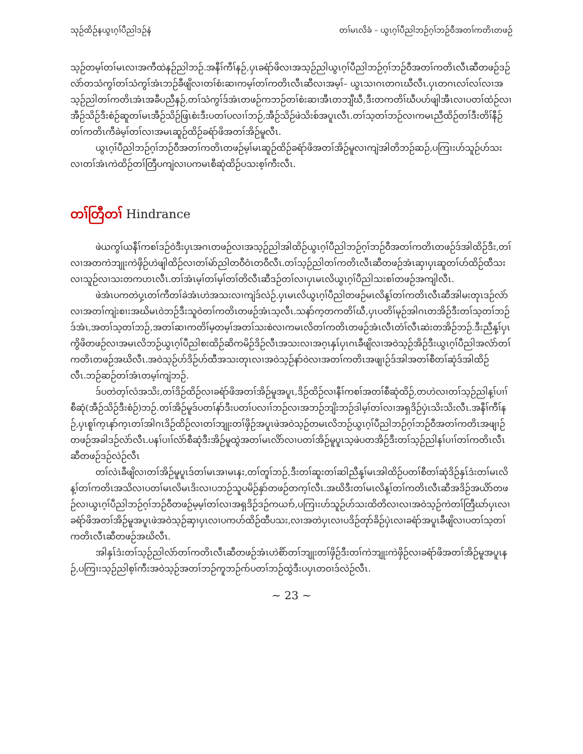သုဉ်ထိဉ်နယွၤဂ့ၢ်ပီညါဒဉ်နဲ တၢ်မၤလိခံ – ယွၤဂ့ၢ်ပီညါဘဉ်ဂ့ၢ်ဘဉ်ဝီအတၢ်ကတိၤတဖဉ်
သ့ဉ်တမ့ၢ်တၢ်မၤလၢအကီထဲနဉ်ညါဘဉ်.အနီၢ်ကီၢ်နဉ်,ပှၤခရံာ်ဖိလၢအသ့ဉ်ညါယွၤဂ့ၢ်ပီညါဘဉ်ဂ့ၢ်ဘဉ်ဝီအတၢ်ကတိၤလီၤဆီတဖဉ်ဒဉ်လဲာ်တသံကွၢ်တၢ်သံကွၢ်အံၤဘဉ်ခီဖျိလၢတၢ်စံးဆၢကမ့ၢ်တၢ်ကတိၤလီၤဆီလၢအမ့ၢ်– ယွၤသၢဂၤတဂၤဃီလီၤ.ပှၤတဂၤလၢ်လၢ်လၢအသ့ဉ်ညါတၢ်ကတိၤအံၤအခီပညီနဉ်,တၢ်သံကွၢ်ဒ်အံၤတဖဉ်ကဘဉ်တၢ်စံးဆၢအီၤတဘျီဃီ,ဒီးတကတိၢ်ဃီပဟ်ဖျါအီၤလၢပတၢ်ထံဉ်လၢအီဉ်သိဉ်ဒီးစံဉ်ဆူတၢ်မၤအီဉ်သိဉ်ဖြၤစံးဒီးပတၢ်ပလၢၢ်ဘဉ်,အီဉ်သိဉ်ဖဲသိးစ်အပူၤလီၤ.တၢ်သ့တၢ်ဘဉ်လၢကမၤညီထိဉ်တၢ်ဒီးတိၢ်နီဉ်တၢ်ကတိၤကီခဲမ့ၢ်တၢ်လၢအမၤဆူဉ်ထိဉ်ခရံာ်ဖိအတၢ်အိဉ်မူလီၤ.
ယွၤဂ့ၢ်ပီညါဘဉ်ဂ့ၢ်ဘဉ်ဝီအတၢ်ကတိၤတဖဉ်မ့ၢ်မၤဆူဉ်ထိဉ်ခရံာ်ဖိအတၢ်အိဉ်မူလၢကျဲအါတိဘဉ်ဆဉ်,ပကြၢးဟ်သူဉ်ဟ်သးလၢတၢ်အံၤကဲထိဉ်တၢ်တြီပကျဲလၢပကမၤစီဆုံထိဉ်ပသးစ့ၢ်ကီးလီၤ.
တၢ်တြီတၢ် Hindrance
ဖဲယကွၢ်ယနီၢ်ကစၢ်ဒဉ်ဝဲဒီးပှၤအဂၤတဖဉ်လၢအသ့ဉ်ညါအါထိဉ်ယွၤဂ့ၢ်ပီညါဘဉ်ဂ့ၢ်ဘဉ်ဝီအတၢ်ကတိၤတဖဉ်ဒ်အါထိဉ်ဒီး,တၢ်လၢအတကဲဘျုးကဲဖှိဉ်ဟဲဖျါထိဉ်လၢတၢ်မဲာ်ညါတဝီဝံၤတဝီလီၤ.တၢ်သ့ဉ်ညါတၢ်ကတိၤလီၤဆီတဖဉ်အံၤဆှၢပှၤဆူတၢ်ဟ်ထိဉ်ထီသးလၢသူဉ်လၢသးတကဟၤလီၤ.တၢ်အံၤမ့ၢ်တၢ်မ့ၢ်တၢ်တိလီၤဆီဒဉ်တၢ်လၢပှၤမၤလိယွၤဂ့ၢ်ပီညါသးစၢ်တဖဉ်အကျါလီၤ.
ဖဲအံၤပကတဲပှ့ၤတၢ်ကီတၢ်ခဲအံၤဟဲအသးလၢကျဲဒ်လဲဉ်.ပှၤမၤလိယွၤဂ့ၢ်ပီညါတဖဉ်မၤလိန့ၢ်တၢ်ကတိၤလီၤဆီအါမးတုၤဒဉ်လဲာ်လၢအတၢ်ကျဲးစၢးအဃိမၤဝဲဘဉ်ဒီးသူဝဲတၢ်ကတိၤတဖဉ်အံၤသ့လီၤ.သနာ်က့တကတိၢ်ဃီ,ပှၤပတိၢ်မုဉ်အါဂၤတအိဉ်ဒီးတၢ်သ့တၢ်ဘဉ်ဒ်အံၤ,အတၢ်သ့တၢ်ဘဉ်,အတၢ်ဆၢကတိၢ်မ့တမ့ၢ်အတၢ်သးစဲလၢကမၤလိတၢ်ကတိၤတဖဉ်အံၤလီၤတံၢ်လီၤဆဲးတအိဉ်ဘဉ်.ဒီးညီနု့ၢ်ပှၤကွိဖိတဖဉ်လၢအမၤလိဘဉ်ယွၤဂ့ၢ်ပီညါစးထိဉ်ဆိကမိဉ်ဒိဉ်လီၤအသးလၢအဂ့ၤနှၤ်ပှၤဂၤခီဖျိလၢအဝဲသ့ဉ်အိဉ်ဒီးယွၤဂ့ၢ်ပီညါအလံာ်တၢ်ကတိၤတဖဉ်အဃိလီၤ.အဝဲသ့ဉ်ဟ်ဒိဉ်ဟ်ထီအသးတုၤလၢအဝဲသ့ဉ်နာ်ဝဲလၢအတၢ်ကတိၤအဖျၢဉ်ဒ်အါအတၢ်စီတၢ်ဆုံဒ်အါထိဉ်လီၤ.ဘဉ်ဆဉ်တၢ်အံၤတမ့ၢ်ကျဲဘဉ်.
ဒ်ပတဲတ့ၢ်လံအသိး,တၢ်ဒိဉ်ထိဉ်လၢခရံာ်ဖိအတၢ်အိဉ်မူအပူၤ,ဒိဉ်ထိဉ်လၢနီၢ်ကစၢ်အတၢ်စီဆုံထိဉ်,တဟဲလၢတၢ်သ့ဉ်ညါန့ၢ်ပၢၢ်စီဆုံ(အီဉ်သိဉ်ဒီးစံဉ်)ဘဉ်.တၢ်အိဉ်မူဒ်ပတၢ်နာ်ဒီးပတၢ်ပလၢၢ်ဘဉ်လၢအဘဉ်ဘျိးဘဉ်ဒါမ့ၢ်တၢ်လၢအရှဒိဉ်ပှဲၤသိးသိးလီၤ.အနီၢ်ကီၢ်နဉ်,ပှၤစူၢ်က့ၤနာ်က့ၤတၢ်အါဂၤဒိဉ်ထိဉ်လၢတၢ်ဘျုးတၢ်ဖှိဉ်အပူၤဖဲအဝဲသ့ဉ်တမၤလိဘဉ်ယွၤဂ့ၢ်ပီညါဘဉ်ဂ့ၢ်ဘဉ်ဝီအတၢ်ကတိၤအဖျၢဉ်တဖဉ်အခါဒဉ်လဲာ်လီၤ.ပနၢ်ပၢၢ်လံာ်စီဆုံဒီးအိဉ်မူထွဲအတၢ်မၤလိာ်လၢပတၢ်အိဉ်မူပူၤသ့ဖဲပတအိဉ်ဒီးတၢ်သ့ဉ်ညါနၢ်ပၢၢ်တၢ်ကတိၤလီၤဆီတဖဉ်ဒဉ်လဲဉ်လီၤ
တၢ်လဲၤခီဖျိလၢတၢ်အိဉ်မူပူၤဒ်တၢ်မၤအၢမၤနး,တၢ်တူၢ်ဘဉ်,ဒီးတၢ်ဆူးတၢ်ဆါညီနု့ၢ်မၤအါထိဉ်ပတၢ်စီတၢ်ဆုံဒိဉ်နှၤ်ဒံးတၢ်မၤလိန့ၢ်တၢ်ကတိၤအသိလၢပတၢ်မၤလိမၤဒိးလၢပဘဉ်သူပမိဉ်နှာ်တဖဉ်တက့ၢ်လီၤ.အဃိဒီးတၢ်မၤလိန့ၢ်တၢ်ကတိၤလီၤဆီအဒိဉ်အယိာ်တဖဉ်လၢယွၤဂ့ၢ်ပီညါဘဉ်ဂ့ၢ်ဘဉ်ဝီတဖဉ်မ့မ့ၢ်တၢ်လၢအရှဒိဉ်ဒဉ်ကယၢာ်,ပကြၢးဟ်သူဉ်ဟ်သးထိတိလၢလၢအဝဲသ့ဉ်ကဲတၢ်တြီဃာ်ပှၤလၢခရံာ်ဖိအတၢ်အိဉ်မူအပူၤဖဲအဝဲသ့ဉ်ဆှၢပှၤလၢပကဟ်ထိဉ်ထီပသး,လၢအတဲပှၤလၢပဒိဉ်တုာ်ခိဉ်ပှဲၤလၢခရံာ်အပူၤခီဖျိလၢပတၢ်သ့တၢ်ကတိၤလီၤဆီတဖဉ်အဃိလီၤ.
အါနှၤ်ဒံးတၢ်သ့ဉ်ညါလံာ်တၢ်ကတိၤလီၤဆီတဖဉ်အံၤဟဲစိာ်တၢ်ဘျုးတၢ်ဖှိဉ်ဒီးတၢ်ကဲဘျုးကဲဖှိဉ်လၢခရံာ်ဖိအတၢ်အိဉ်မူအပူၤနဉ်,ပကြၢးသ့ဉ်ညါစ့ၢ်ကီးအဝဲသ့ဉ်အတၢ်ဘဉ်ကူဘဉ်ဂာ်ပတၢ်ဘဉ်ထွဲဒီးပပှၤတဝၢဒ်လဲဉ်လီၤ.
~ 23 ~